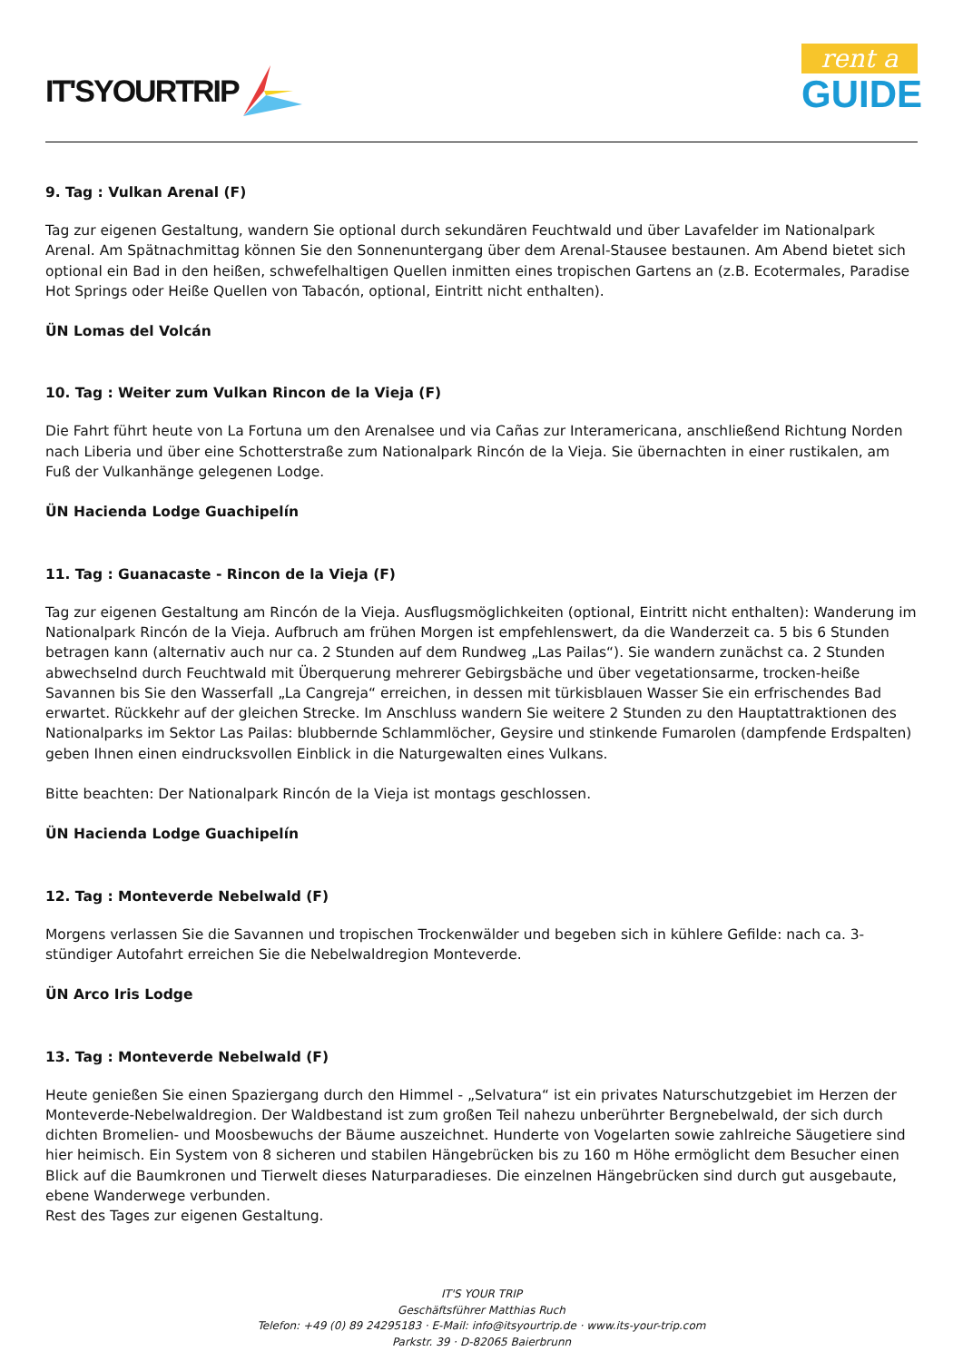IT'SYOURTRIP
rent a
GUIDE
9. Tag : Vulkan Arenal (F)
Tag zur eigenen Gestaltung, wandern Sie optional durch sekundären Feuchtwald und über Lavafelder im Nationalpark Arenal. Am Spätnachmittag können Sie den Sonnenuntergang über dem Arenal-Stausee bestaunen. Am Abend bietet sich optional ein Bad in den heißen, schwefelhaltigen Quellen inmitten eines tropischen Gartens an (z.B. Ecotermales, Paradise Hot Springs oder Heiße Quellen von Tabacón, optional, Eintritt nicht enthalten).
ÜN Lomas del Volcán
10. Tag : Weiter zum Vulkan Rincon de la Vieja (F)
Die Fahrt führt heute von La Fortuna um den Arenalsee und via Cañas zur Interamericana, anschließend Richtung Norden nach Liberia und über eine Schotterstraße zum Nationalpark Rincón de la Vieja. Sie übernachten in einer rustikalen, am Fuß der Vulkanhänge gelegenen Lodge.
ÜN Hacienda Lodge Guachipelín
11. Tag : Guanacaste - Rincon de la Vieja (F)
Tag zur eigenen Gestaltung am Rincón de la Vieja. Ausflugsmöglichkeiten (optional, Eintritt nicht enthalten): Wanderung im Nationalpark Rincón de la Vieja. Aufbruch am frühen Morgen ist empfehlenswert, da die Wanderzeit ca. 5 bis 6 Stunden betragen kann (alternativ auch nur ca. 2 Stunden auf dem Rundweg „Las Pailas“). Sie wandern zunächst ca. 2 Stunden abwechselnd durch Feuchtwald mit Überquerung mehrerer Gebirgsbäche und über vegetationsarme, trocken-heiße Savannen bis Sie den Wasserfall „La Cangreja“ erreichen, in dessen mit türkisblauen Wasser Sie ein erfrischendes Bad erwartet. Rückkehr auf der gleichen Strecke. Im Anschluss wandern Sie weitere 2 Stunden zu den Hauptattraktionen des Nationalparks im Sektor Las Pailas: blubbernde Schlammlöcher, Geysire und stinkende Fumarolen (dampfende Erdspalten) geben Ihnen einen eindrucksvollen Einblick in die Naturgewalten eines Vulkans.
Bitte beachten: Der Nationalpark Rincón de la Vieja ist montags geschlossen.
ÜN Hacienda Lodge Guachipelín
12. Tag : Monteverde Nebelwald (F)
Morgens verlassen Sie die Savannen und tropischen Trockenwälder und begeben sich in kühlere Gefilde: nach ca. 3-stündiger Autofahrt erreichen Sie die Nebelwaldregion Monteverde.
ÜN Arco Iris Lodge
13. Tag : Monteverde Nebelwald (F)
Heute genießen Sie einen Spaziergang durch den Himmel - „Selvatura“ ist ein privates Naturschutzgebiet im Herzen der Monteverde-Nebelwaldregion. Der Waldbestand ist zum großen Teil nahezu unberührter Bergnebelwald, der sich durch dichten Bromelien- und Moosbewuchs der Bäume auszeichnet. Hunderte von Vogelarten sowie zahlreiche Säugetiere sind hier heimisch. Ein System von 8 sicheren und stabilen Hängebrücken bis zu 160 m Höhe ermöglicht dem Besucher einen Blick auf die Baumkronen und Tierwelt dieses Naturparadieses. Die einzelnen Hängebrücken sind durch gut ausgebaute, ebene Wanderwege verbunden.
Rest des Tages zur eigenen Gestaltung.
IT'S YOUR TRIP
Geschäftsführer Matthias Ruch
Telefon: +49 (0) 89 24295183 · E-Mail: info@itsyourtrip.de · www.its-your-trip.com
Parkstr. 39 · D-82065 Baierbrunn